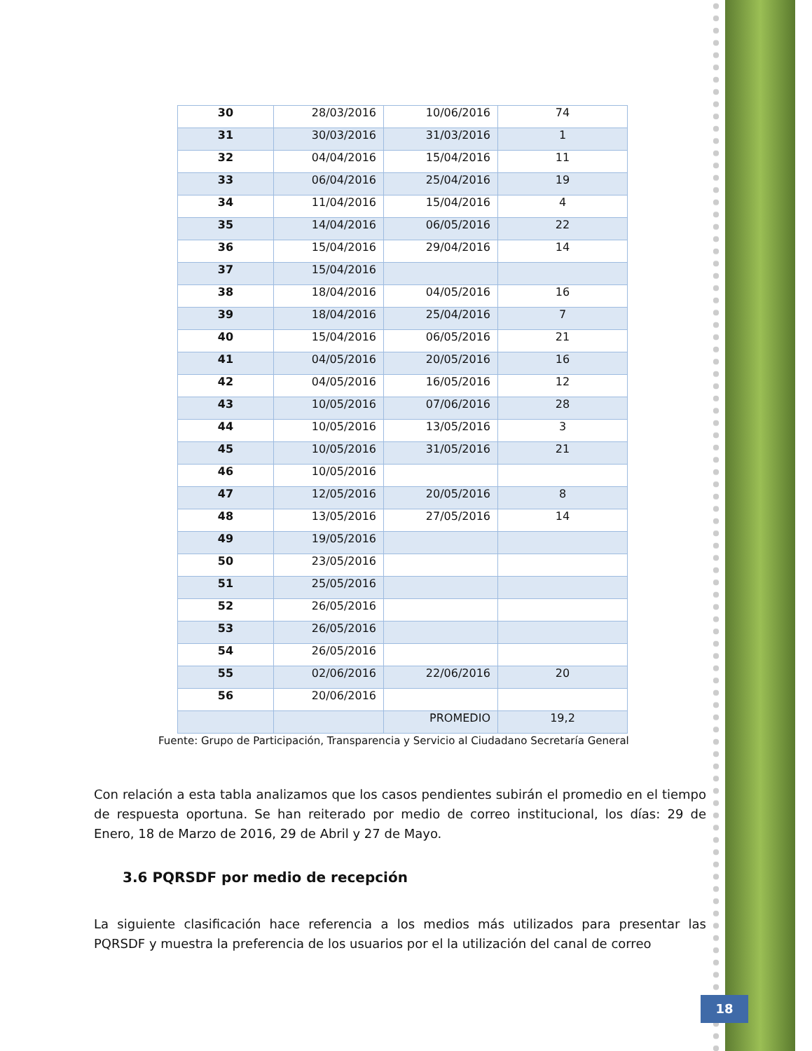| 30 | 28/03/2016 | 10/06/2016 | 74 |
| 31 | 30/03/2016 | 31/03/2016 | 1 |
| 32 | 04/04/2016 | 15/04/2016 | 11 |
| 33 | 06/04/2016 | 25/04/2016 | 19 |
| 34 | 11/04/2016 | 15/04/2016 | 4 |
| 35 | 14/04/2016 | 06/05/2016 | 22 |
| 36 | 15/04/2016 | 29/04/2016 | 14 |
| 37 | 15/04/2016 | | |
| 38 | 18/04/2016 | 04/05/2016 | 16 |
| 39 | 18/04/2016 | 25/04/2016 | 7 |
| 40 | 15/04/2016 | 06/05/2016 | 21 |
| 41 | 04/05/2016 | 20/05/2016 | 16 |
| 42 | 04/05/2016 | 16/05/2016 | 12 |
| 43 | 10/05/2016 | 07/06/2016 | 28 |
| 44 | 10/05/2016 | 13/05/2016 | 3 |
| 45 | 10/05/2016 | 31/05/2016 | 21 |
| 46 | 10/05/2016 | | |
| 47 | 12/05/2016 | 20/05/2016 | 8 |
| 48 | 13/05/2016 | 27/05/2016 | 14 |
| 49 | 19/05/2016 | | |
| 50 | 23/05/2016 | | |
| 51 | 25/05/2016 | | |
| 52 | 26/05/2016 | | |
| 53 | 26/05/2016 | | |
| 54 | 26/05/2016 | | |
| 55 | 02/06/2016 | 22/06/2016 | 20 |
| 56 | 20/06/2016 | | |
| | | PROMEDIO | 19,2 |
Fuente: Grupo de Participación, Transparencia y Servicio al Ciudadano Secretaría General
Con relación a esta tabla analizamos que los casos pendientes subirán el promedio en el tiempo de respuesta oportuna. Se han reiterado por medio de correo institucional, los días: 29 de Enero, 18 de Marzo de 2016, 29 de Abril y 27 de Mayo.
3.6 PQRSDF por medio de recepción
La siguiente clasificación hace referencia a los medios más utilizados para presentar las PQRSDF y muestra la preferencia de los usuarios por el la utilización del canal de correo
18